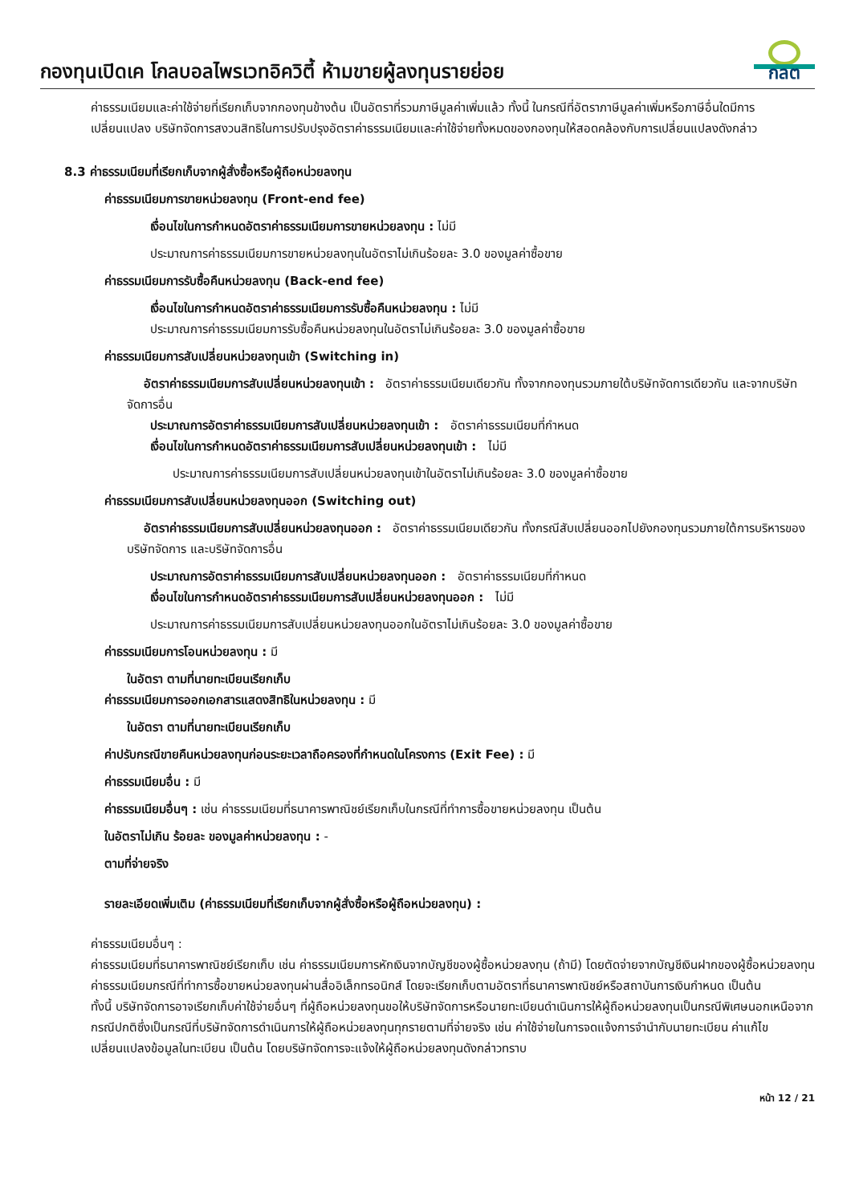กองทุนเปิดเค โกลบอลไพรเวทอิควิตี้ ห้ามขายผู้ลงทุนรายย่อย
กลต
ค่าธรรมเนียมและค่าใช้จ่ายที่เรียกเก็บจากกองทุนข้างต้น เป็นอัตราที่รวมภาษีมูลค่าเพิ่มแล้ว ทั้งนี้ ในกรณีที่อัตราภาษีมูลค่าเพิ่มหรือภาษีอื่นใดมีการเปลี่ยนแปลง บริษัทจัดการสงวนสิทธิในการปรับปรุงอัตราค่าธรรมเนียมและค่าใช้จ่ายทั้งหมดของกองทุนให้สอดคล้องกับการเปลี่ยนแปลงดังกล่าว
8.3 ค่าธรรมเนียมที่เรียกเก็บจากผู้สั่งซื้อหรือผู้ถือหน่วยลงทุน
ค่าธรรมเนียมการขายหน่วยลงทุน (Front-end fee)
เงื่อนไขในการกำหนดอัตราค่าธรรมเนียมการขายหน่วยลงทุน : ไม่มี
ประมาณการค่าธรรมเนียมการขายหน่วยลงทุนในอัตราไม่เกินร้อยละ 3.0 ของมูลค่าซื้อขาย
ค่าธรรมเนียมการรับซื้อคืนหน่วยลงทุน (Back-end fee)
เงื่อนไขในการกำหนดอัตราค่าธรรมเนียมการรับซื้อคืนหน่วยลงทุน : ไม่มี
ประมาณการค่าธรรมเนียมการรับซื้อคืนหน่วยลงทุนในอัตราไม่เกินร้อยละ 3.0 ของมูลค่าซื้อขาย
ค่าธรรมเนียมการสับเปลี่ยนหน่วยลงทุนเข้า (Switching in)
อัตราค่าธรรมเนียมการสับเปลี่ยนหน่วยลงทุนเข้า : อัตราค่าธรรมเนียมเดียวกัน ทั้งจากกองทุนรวมภายใต้บริษัทจัดการเดียวกัน และจากบริษัทจัดการอื่น
ประมาณการอัตราค่าธรรมเนียมการสับเปลี่ยนหน่วยลงทุนเข้า : อัตราค่าธรรมเนียมที่กำหนด
เงื่อนไขในการกำหนดอัตราค่าธรรมเนียมการสับเปลี่ยนหน่วยลงทุนเข้า : ไม่มี
ประมาณการค่าธรรมเนียมการสับเปลี่ยนหน่วยลงทุนเข้าในอัตราไม่เกินร้อยละ 3.0 ของมูลค่าซื้อขาย
ค่าธรรมเนียมการสับเปลี่ยนหน่วยลงทุนออก (Switching out)
อัตราค่าธรรมเนียมการสับเปลี่ยนหน่วยลงทุนออก : อัตราค่าธรรมเนียมเดียวกัน ทั้งกรณีสับเปลี่ยนออกไปยังกองทุนรวมภายใต้การบริหารของบริษัทจัดการ และบริษัทจัดการอื่น
ประมาณการอัตราค่าธรรมเนียมการสับเปลี่ยนหน่วยลงทุนออก : อัตราค่าธรรมเนียมที่กำหนด
เงื่อนไขในการกำหนดอัตราค่าธรรมเนียมการสับเปลี่ยนหน่วยลงทุนออก : ไม่มี
ประมาณการค่าธรรมเนียมการสับเปลี่ยนหน่วยลงทุนออกในอัตราไม่เกินร้อยละ 3.0 ของมูลค่าซื้อขาย
ค่าธรรมเนียมการโอนหน่วยลงทุน : มี
ในอัตรา ตามที่นายทะเบียนเรียกเก็บ
ค่าธรรมเนียมการออกเอกสารแสดงสิทธิในหน่วยลงทุน : มี
ในอัตรา ตามที่นายทะเบียนเรียกเก็บ
ค่าปรับกรณีขายคืนหน่วยลงทุนก่อนระยะเวลาถือครองที่กำหนดในโครงการ (Exit Fee) : มี
ค่าธรรมเนียมอื่น : มี
ค่าธรรมเนียมอื่นๆ : เช่น ค่าธรรมเนียมที่ธนาคารพาณิชย์เรียกเก็บในกรณีที่ทำการซื้อขายหน่วยลงทุน เป็นต้น
ในอัตราไม่เกิน ร้อยละ ของมูลค่าหน่วยลงทุน : -
ตามที่จ่ายจริง
รายละเอียดเพิ่มเติม (ค่าธรรมเนียมที่เรียกเก็บจากผู้สั่งซื้อหรือผู้ถือหน่วยลงทุน) :
ค่าธรรมเนียมอื่นๆ :
ค่าธรรมเนียมที่ธนาคารพาณิชย์เรียกเก็บ เช่น ค่าธรรมเนียมการหักเงินจากบัญชีของผู้ซื้อหน่วยลงทุน (ถ้ามี) โดยตัดจ่ายจากบัญชีเงินฝากของผู้ซื้อหน่วยลงทุน ค่าธรรมเนียมกรณีที่ทำการซื้อขายหน่วยลงทุนผ่านสื่ออิเล็กทรอนิกส์ โดยจะเรียกเก็บตามอัตราที่ธนาคารพาณิชย์หรือสถาบันการเงินกำหนด เป็นต้น
ทั้งนี้ บริษัทจัดการอาจเรียกเก็บค่าใช้จ่ายอื่นๆ ที่ผู้ถือหน่วยลงทุนขอให้บริษัทจัดการหรือนายทะเบียนดำเนินการให้ผู้ถือหน่วยลงทุนเป็นกรณีพิเศษนอกเหนือจากกรณีปกติซึ่งเป็นกรณีที่บริษัทจัดการดำเนินการให้ผู้ถือหน่วยลงทุนทุกรายตามที่จ่ายจริง เช่น ค่าใช้จ่ายในการจดแจ้งการจำนำกับนายทะเบียน ค่าแก้ไขเปลี่ยนแปลงข้อมูลในทะเบียน เป็นต้น โดยบริษัทจัดการจะแจ้งให้ผู้ถือหน่วยลงทุนดังกล่าวทราบ
หน้า 12 / 21